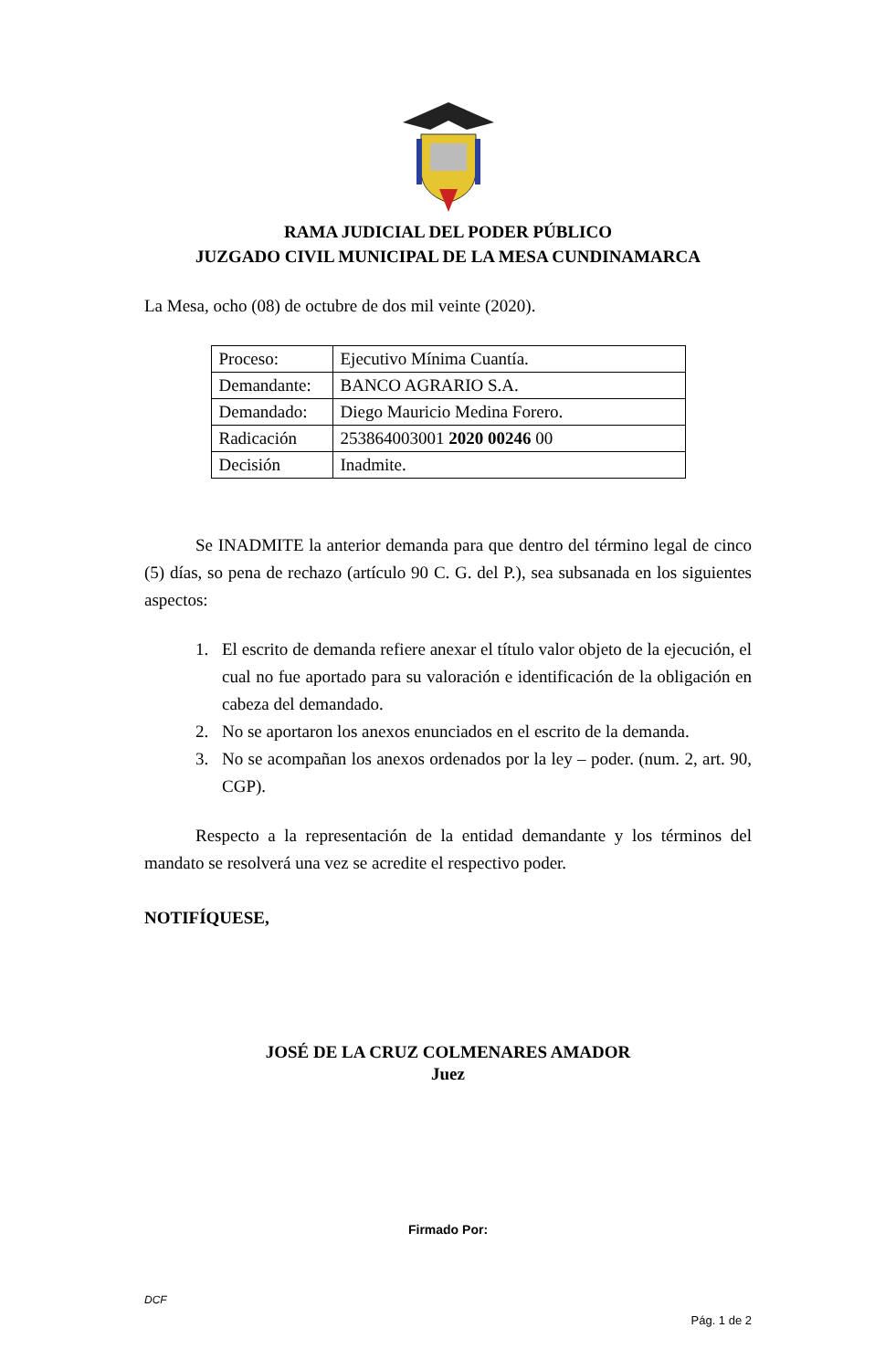RAMA JUDICIAL DEL PODER PÚBLICO
JUZGADO CIVIL MUNICIPAL DE LA MESA CUNDINAMARCA
La Mesa, ocho (08) de octubre de dos mil veinte (2020).
| Proceso: | Ejecutivo Mínima Cuantía. |
| Demandante: | BANCO AGRARIO S.A. |
| Demandado: | Diego Mauricio Medina Forero. |
| Radicación | 253864003001 2020 00246 00 |
| Decisión | Inadmite. |
Se INADMITE la anterior demanda para que dentro del término legal de cinco (5) días, so pena de rechazo (artículo 90 C. G. del P.), sea subsanada en los siguientes aspectos:
1. El escrito de demanda refiere anexar el título valor objeto de la ejecución, el cual no fue aportado para su valoración e identificación de la obligación en cabeza del demandado.
2. No se aportaron los anexos enunciados en el escrito de la demanda.
3. No se acompañan los anexos ordenados por la ley – poder. (num. 2, art. 90, CGP).
Respecto a la representación de la entidad demandante y los términos del mandato se resolverá una vez se acredite el respectivo poder.
NOTIFÍQUESE,
JOSÉ DE LA CRUZ COLMENARES AMADOR
Juez
Firmado Por:
DCF
Pág. 1 de 2